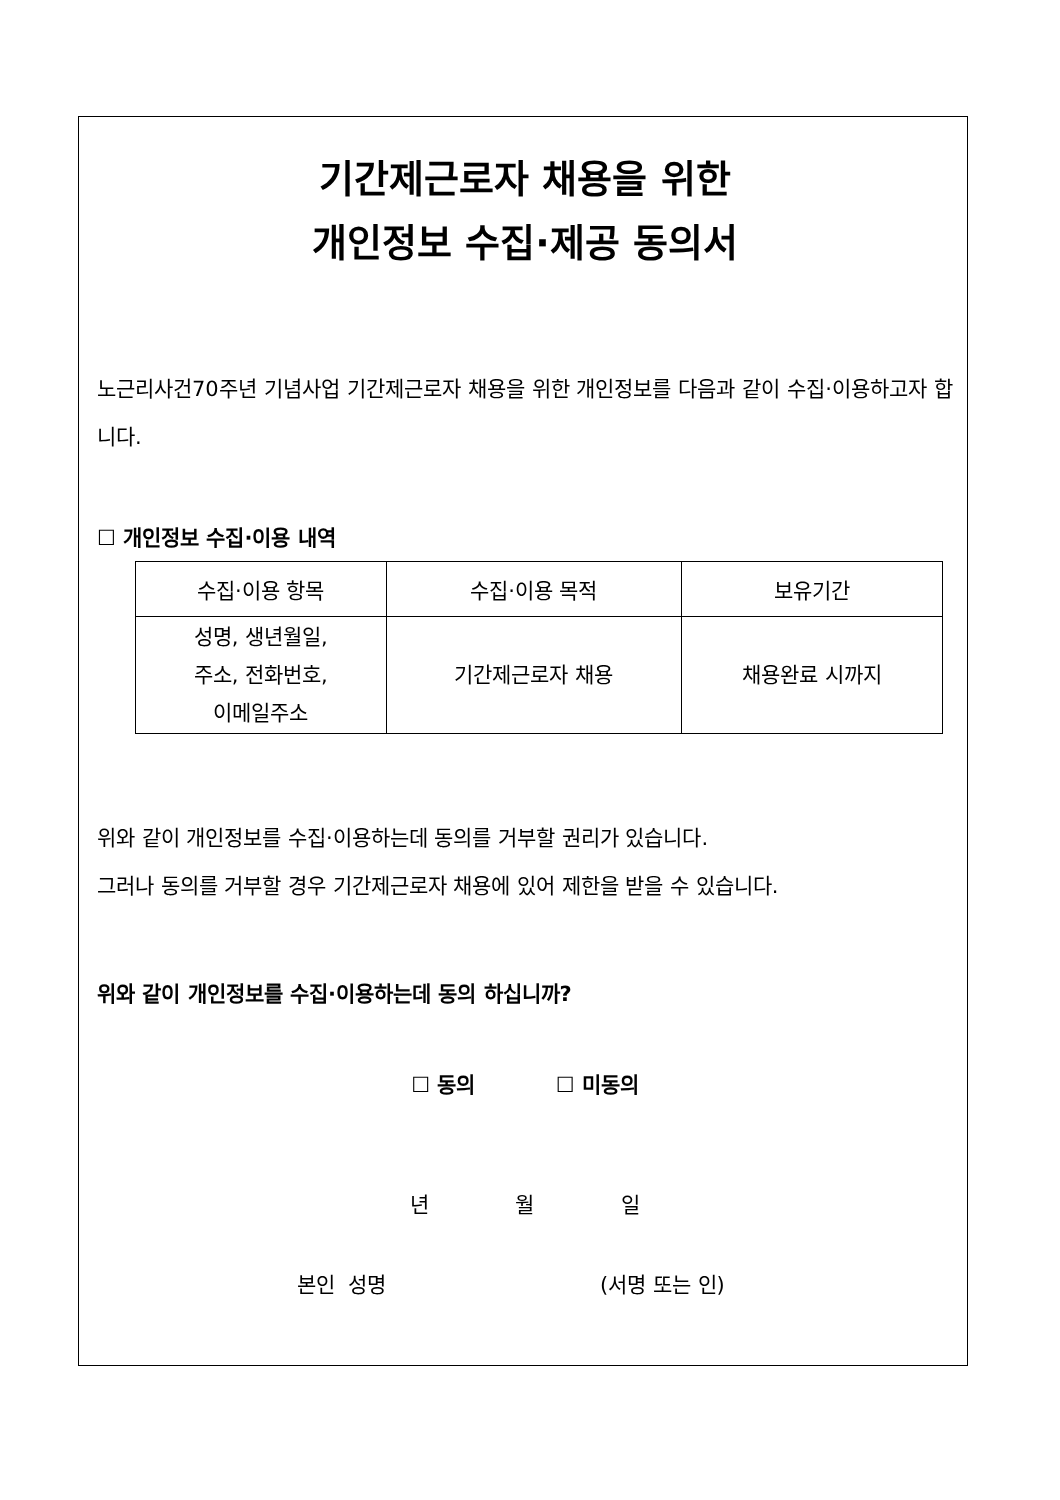기간제근로자 채용을 위한
개인정보 수집·제공 동의서
노근리사건70주년 기념사업 기간제근로자 채용을 위한 개인정보를 다음과 같이 수집·이용하고자 합니다.
☐ 개인정보 수집·이용 내역
| 수집·이용 항목 | 수집·이용 목적 | 보유기간 |
| --- | --- | --- |
| 성명, 생년월일, 주소, 전화번호, 이메일주소 | 기간제근로자 채용 | 채용완료 시까지 |
위와 같이 개인정보를 수집·이용하는데 동의를 거부할 권리가 있습니다.
그러나 동의를 거부할 경우 기간제근로자 채용에 있어 제한을 받을 수 있습니다.
위와 같이 개인정보를 수집·이용하는데 동의 하십니까?
☐ 동의 ☐ 미동의
년 월 일
본인 성명 (서명 또는 인)